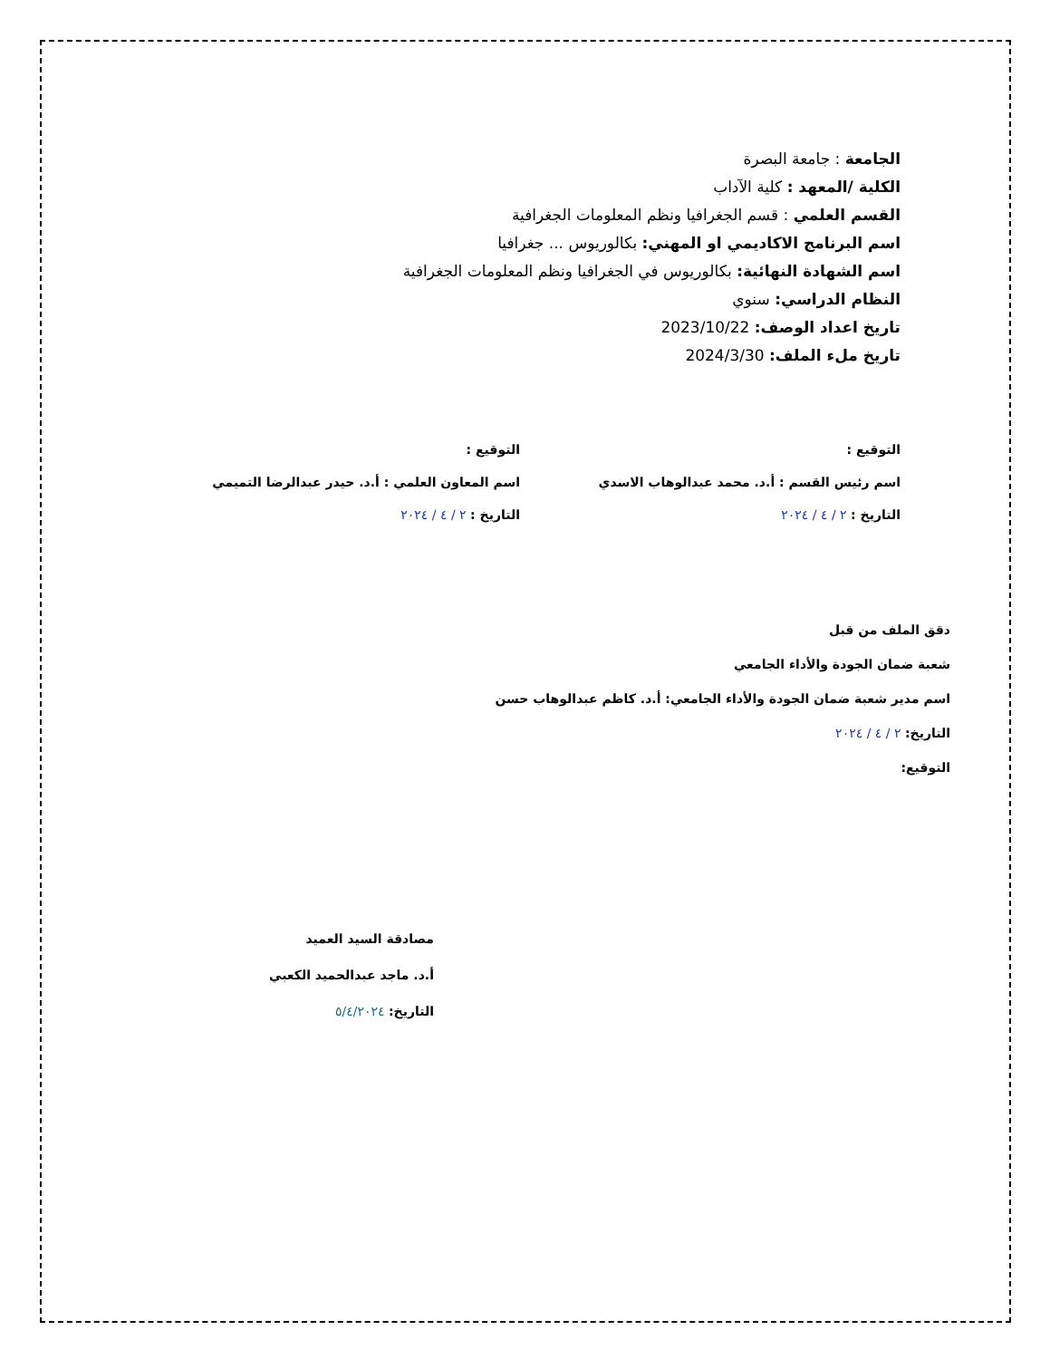الجامعة : جامعة البصرة
الكلية /المعهد : كلية الآداب
القسم العلمي : قسم الجغرافيا ونظم المعلومات الجغرافية
اسم البرنامج الاكاديمي او المهني: بكالوريوس ... جغرافيا
اسم الشهادة النهائية: بكالوريوس في الجغرافيا ونظم المعلومات الجغرافية
النظام الدراسي: سنوي
تاريخ اعداد الوصف: 2023/10/22
تاريخ ملء الملف: 2024/3/30
التوقيع :
اسم رئيس القسم : أ.د. محمد عبدالوهاب الاسدي
التاريخ : ٢ / ٤ / ٢٠٢٤
التوقيع :
اسم المعاون العلمي : أ.د. حيدر عبدالرضا التميمي
التاريخ : ٢ / ٤ / ٢٠٢٤
دقق الملف من قبل
شعبة ضمان الجودة والأداء الجامعي
اسم مدير شعبة ضمان الجودة والأداء الجامعي: أ.د. كاظم عبدالوهاب حسن
التاريخ: ٢ / ٤ / ٢٠٢٤
التوقيع:
مصادقة السيد العميد
أ.د. ماجد عبدالحميد الكعبي
التاريخ: ٥/٤/٢٠٢٤